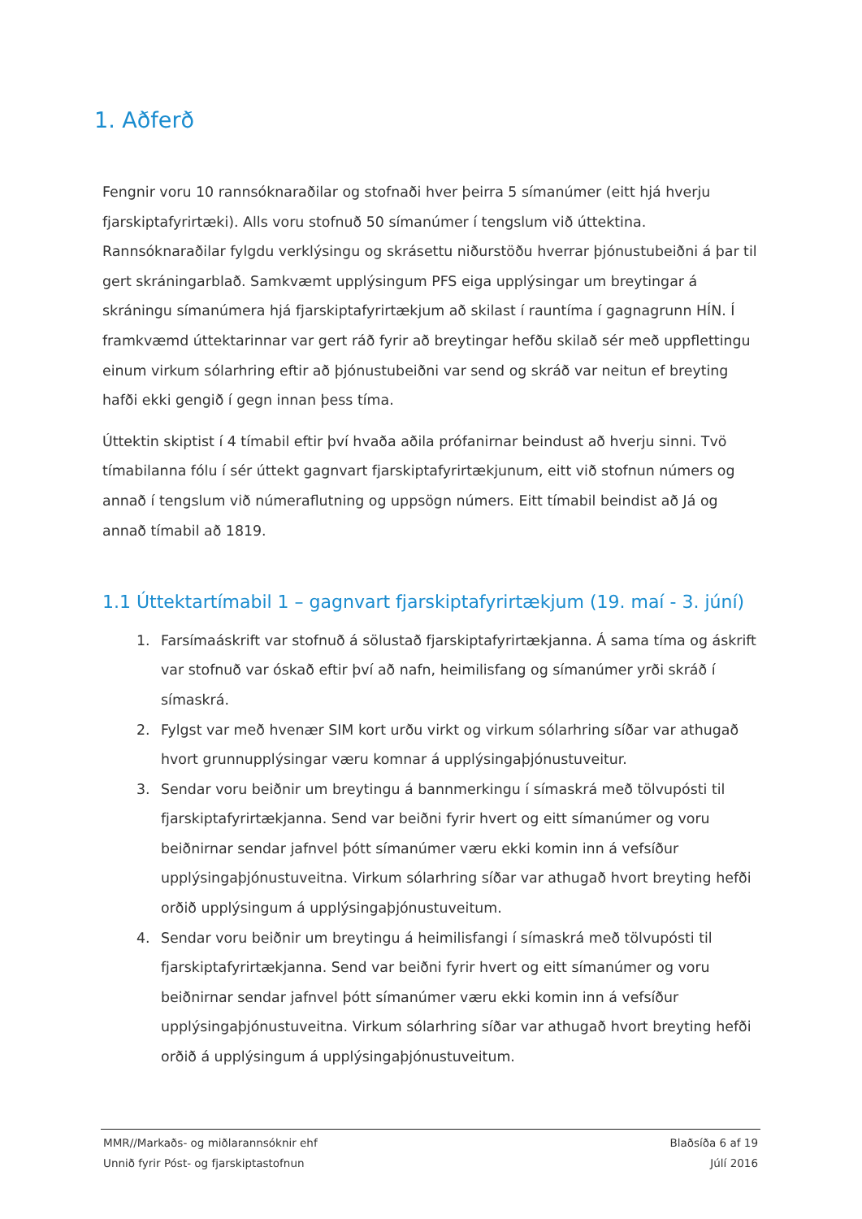1. Aðferð
Fengnir voru 10 rannsóknaraðilar og stofnaði hver þeirra 5 símanúmer (eitt hjá hverju fjarskiptafyrirtæki). Alls voru stofnuð 50 símanúmer í tengslum við úttektina. Rannsóknaraðilar fylgdu verklýsingu og skrásettu niðurstöðu hverrar þjónustubeiðni á þar til gert skráningarblað. Samkvæmt upplýsingum PFS eiga upplýsingar um breytingar á skráningu símanúmera hjá fjarskiptafyrirtækjum að skilast í rauntíma í gagnagrunn HÍN. Í framkvæmd úttektarinnar var gert ráð fyrir að breytingar hefðu skilað sér með uppflettingu einum virkum sólarhring eftir að þjónustubeiðni var send og skráð var neitun ef breyting hafði ekki gengið í gegn innan þess tíma.
Úttektin skiptist í 4 tímabil eftir því hvaða aðila prófanirnar beindust að hverju sinni. Tvö tímabilanna fólu í sér úttekt gagnvart fjarskiptafyrirtækjunum, eitt við stofnun númers og annað í tengslum við númeraflutning og uppsögn númers. Eitt tímabil beindist að Já og annað tímabil að 1819.
1.1 Úttektartímabil 1 – gagnvart fjarskiptafyrirtækjum (19. maí - 3. júní)
1. Farsímaáskrift var stofnuð á sölustað fjarskiptafyrirtækjanna. Á sama tíma og áskrift var stofnuð var óskað eftir því að nafn, heimilisfang og símanúmer yrði skráð í símaskrá.
2. Fylgst var með hvenær SIM kort urðu virkt og virkum sólarhring síðar var athugað hvort grunnupplýsingar væru komnar á upplýsingaþjónustuveitur.
3. Sendar voru beiðnir um breytingu á bannmerkingu í símaskrá með tölvupósti til fjarskiptafyrirtækjanna. Send var beiðni fyrir hvert og eitt símanúmer og voru beiðnirnar sendar jafnvel þótt símanúmer væru ekki komin inn á vefsíður upplýsingaþjónustuveitna. Virkum sólarhring síðar var athugað hvort breyting hefði orðið upplýsingum á upplýsingaþjónustuveitum.
4. Sendar voru beiðnir um breytingu á heimilisfangi í símaskrá með tölvupósti til fjarskiptafyrirtækjanna. Send var beiðni fyrir hvert og eitt símanúmer og voru beiðnirnar sendar jafnvel þótt símanúmer væru ekki komin inn á vefsíður upplýsingaþjónustuveitna. Virkum sólarhring síðar var athugað hvort breyting hefði orðið á upplýsingum á upplýsingaþjónustuveitum.
MMR//Markaðs- og miðlarannsóknir ehf Blaðsíða 6 af 19
Unnið fyrir Póst- og fjarskiptastofnun Júlí 2016